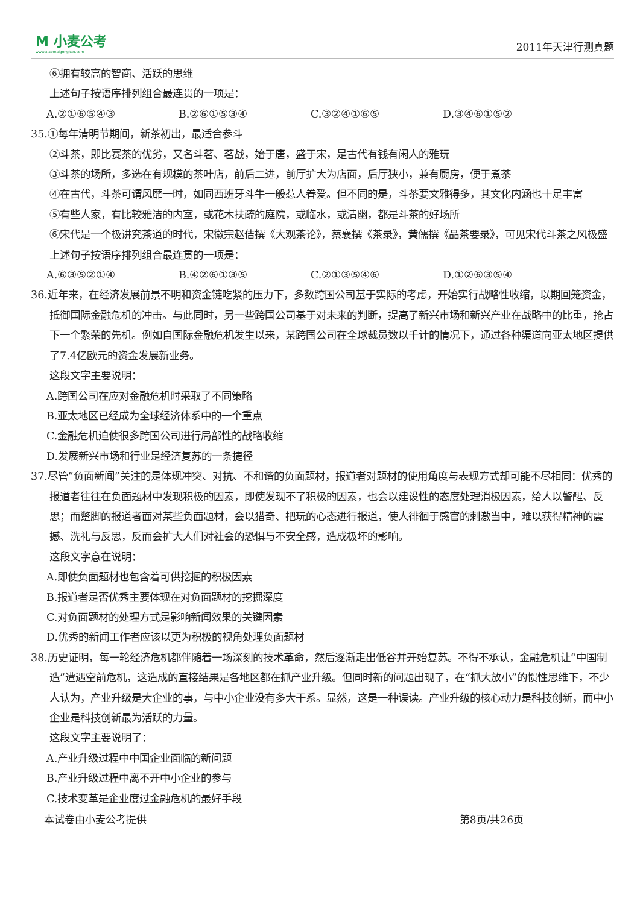M 小麦公考
www.xiaomaigongkao.com
2011年天津行测真题
⑥拥有较高的智商、活跃的思维
上述句子按语序排列组合最连贯的一项是：
A.②①⑥⑤④③ B.②⑥①⑤③④ C.③②④①⑥⑤ D.③④⑥①⑤②
35.①每年清明节期间，新茶初出，最适合参斗
②斗茶，即比赛茶的优劣，又名斗茗、茗战，始于唐，盛于宋，是古代有钱有闲人的雅玩
③斗茶的场所，多选在有规模的茶叶店，前后二进，前厅扩大为店面，后厅狭小，兼有厨房，便于煮茶
④在古代，斗茶可谓风靡一时，如同西班牙斗牛一般惹人眷爱。但不同的是，斗茶要文雅得多，其文化内涵也十足丰富
⑤有些人家，有比较雅洁的内室，或花木扶疏的庭院，或临水，或清幽，都是斗茶的好场所
⑥宋代是一个极讲究茶道的时代，宋徽宗赵佶撰《大观茶论》，蔡襄撰《茶录》，黄儒撰《品茶要录》，可见宋代斗茶之风极盛
上述句子按语序排列组合最连贯的一项是：
A.⑥③⑤②①④ B.④②⑥①③⑤ C.②①③⑤④⑥ D.①②⑥③⑤④
36.近年来，在经济发展前景不明和资金链吃紧的压力下，多数跨国公司基于实际的考虑，开始实行战略性收缩，以期回笼资金，抵御国际金融危机的冲击。与此同时，另一些跨国公司基于对未来的判断，提高了新兴市场和新兴产业在战略中的比重，抢占下一个繁荣的先机。例如自国际金融危机发生以来，某跨国公司在全球裁员数以千计的情况下，通过各种渠道向亚太地区提供了7.4亿欧元的资金发展新业务。
这段文字主要说明：
A.跨国公司在应对金融危机时采取了不同策略
B.亚太地区已经成为全球经济体系中的一个重点
C.金融危机迫使很多跨国公司进行局部性的战略收缩
D.发展新兴市场和行业是经济复苏的一条捷径
37.尽管“负面新闻”关注的是体现冲突、对抗、不和谐的负面题材，报道者对题材的使用角度与表现方式却可能不尽相同：优秀的报道者往往在负面题材中发现积极的因素，即使发现不了积极的因素，也会以建设性的态度处理消极因素，给人以警醒、反思；而蹩脚的报道者面对某些负面题材，会以猎奇、把玩的心态进行报道，使人徘徊于感官的刺激当中，难以获得精神的震撼、洗礼与反思，反而会扩大人们对社会的恐惧与不安全感，造成极坏的影响。
这段文字意在说明：
A.即使负面题材也包含着可供挖掘的积极因素
B.报道者是否优秀主要体现在对负面题材的挖掘深度
C.对负面题材的处理方式是影响新闻效果的关键因素
D.优秀的新闻工作者应该以更为积极的视角处理负面题材
38.历史证明，每一轮经济危机都伴随着一场深刻的技术革命，然后逐渐走出低谷并开始复苏。不得不承认，金融危机让“中国制造”遭遇空前危机，这造成的直接结果是各地区都在抓产业升级。但同时新的问题出现了，在“抓大放小”的惯性思维下，不少人认为，产业升级是大企业的事，与中小企业没有多大干系。显然，这是一种误读。产业升级的核心动力是科技创新，而中小企业是科技创新最为活跃的力量。
这段文字主要说明了：
A.产业升级过程中中国企业面临的新问题
B.产业升级过程中离不开中小企业的参与
C.技术变革是企业度过金融危机的最好手段
本试卷由小麦公考提供 第8页/共26页